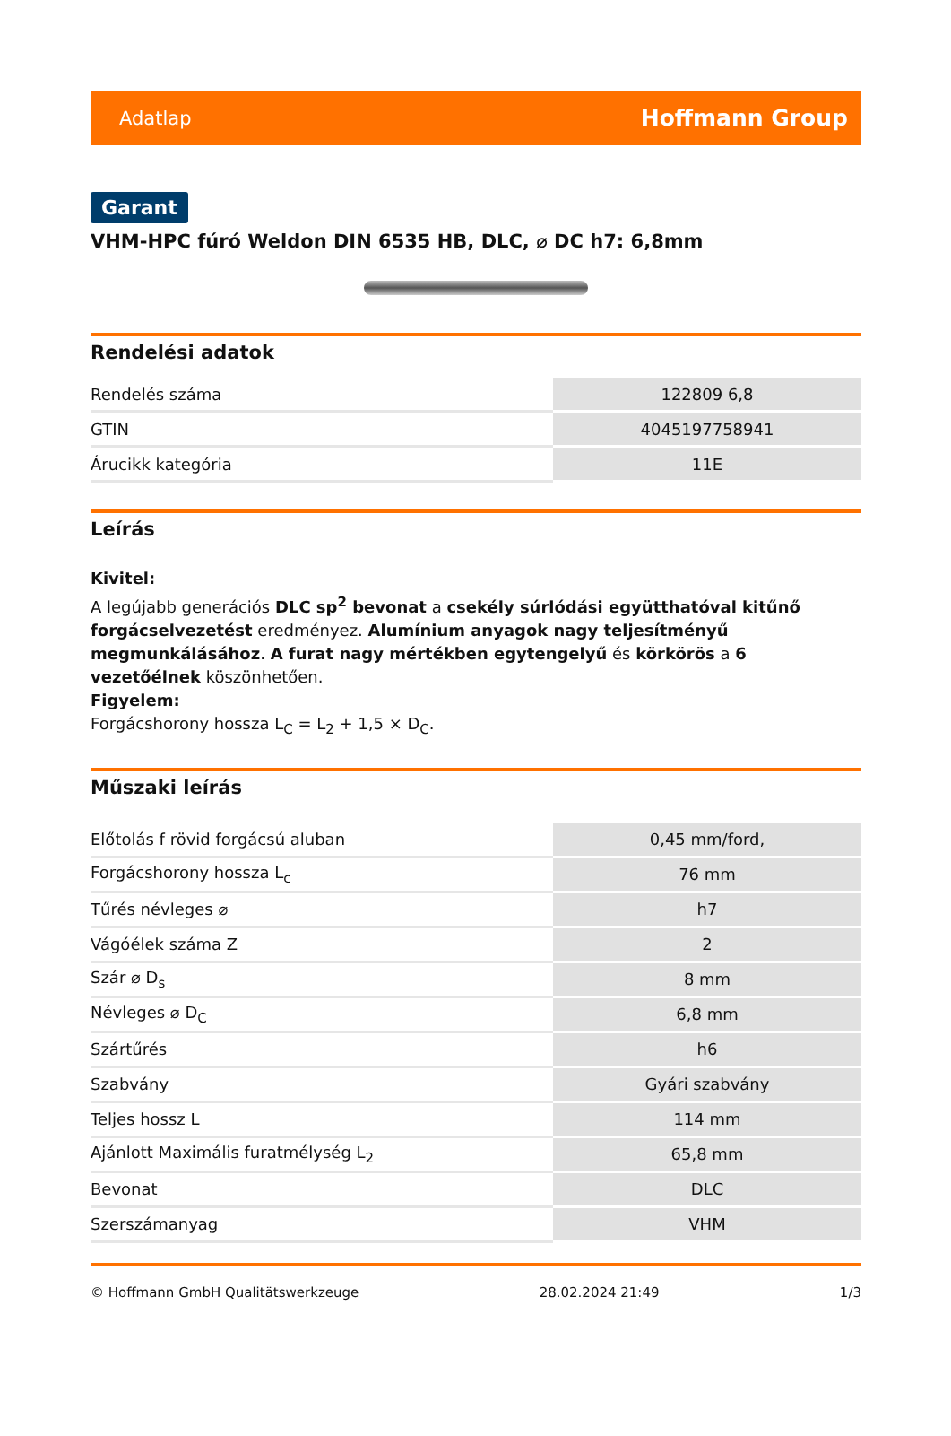Adatlap Hoffmann Group
Garant
VHM-HPC fúró Weldon DIN 6535 HB, DLC, ⌀ DC h7: 6,8mm
Rendelési adatok
| Rendelés száma | 122809 6,8 |
| GTIN | 4045197758941 |
| Árucikk kategória | 11E |
Leírás
Kivitel:
A legújabb generációs DLC sp<sup>2</sup> bevonat a csekély súrlódási együtthatóval kitűnő forgácselvezetést eredményez. Alumínium anyagok nagy teljesítményű megmunkálásához. A furat nagy mértékben egytengelyű és körkörös a 6 vezetőélnek köszönhetően.
Figyelem:
Forgácshorony hossza L<sub>C</sub> = L<sub>2</sub> + 1,5 × D<sub>C</sub>.
Műszaki leírás
| Előtolás f rövid forgácsú aluban | 0,45 mm/ford, |
| Forgácshorony hossza L<sub>c</sub> | 76 mm |
| Tűrés névleges ⌀ | h7 |
| Vágóélek száma Z | 2 |
| Szár ⌀ D<sub>s</sub> | 8 mm |
| Névleges ⌀ D<sub>C</sub> | 6,8 mm |
| Szártűrés | h6 |
| Szabvány | Gyári szabvány |
| Teljes hossz L | 114 mm |
| Ajánlott Maximális furatmélység L<sub>2</sub> | 65,8 mm |
| Bevonat | DLC |
| Szerszámanyag | VHM |
© Hoffmann GmbH Qualitätswerkzeuge 28.02.2024 21:49 1/3